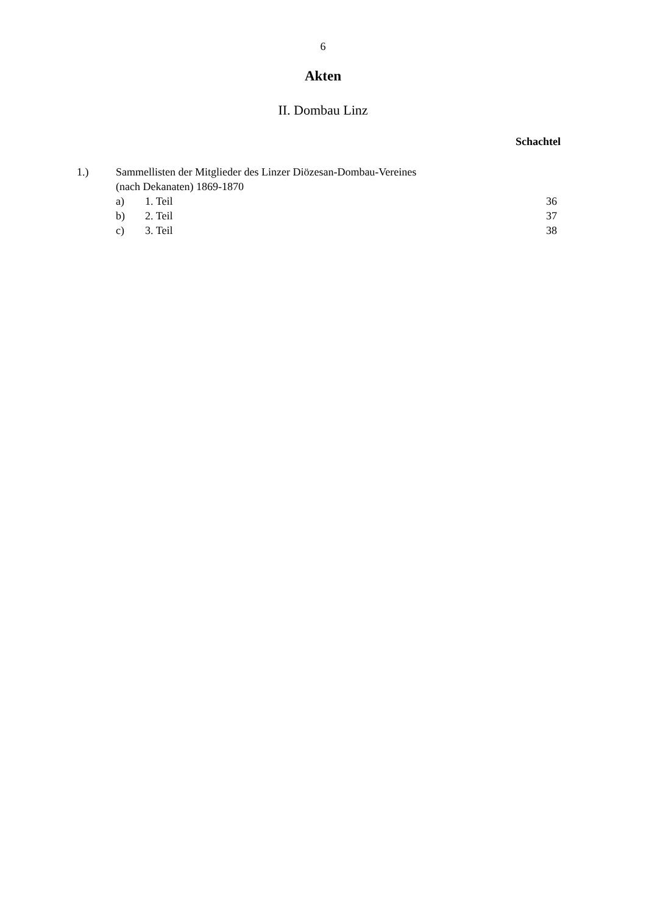6
Akten
II. Dombau Linz
Schachtel
1.) Sammellisten der Mitglieder des Linzer Diözesan-Dombau-Vereines
(nach Dekanaten) 1869-1870
a) 1. Teil 36
b) 2. Teil 37
c) 3. Teil 38